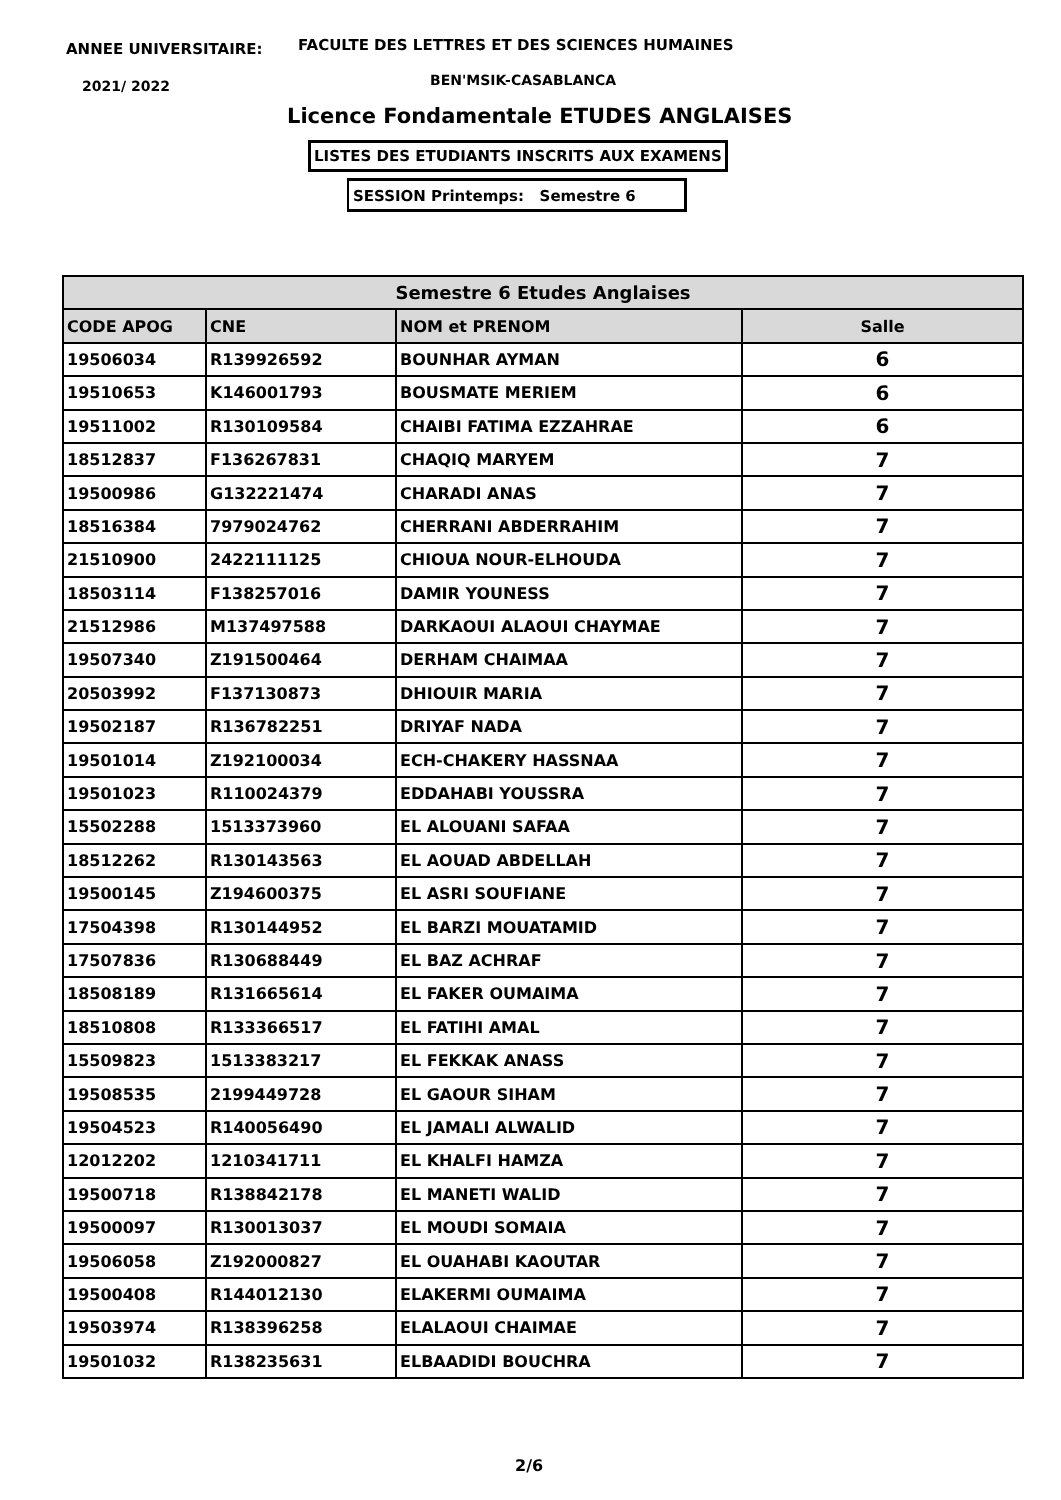ANNEE UNIVERSITAIRE:
FACULTE DES LETTRES ET DES SCIENCES HUMAINES
2021/ 2022 BEN'MSIK-CASABLANCA
Licence Fondamentale ETUDES ANGLAISES
LISTES DES ETUDIANTS INSCRITS AUX EXAMENS
SESSION Printemps: Semestre 6
| Semestre 6 Etudes Anglaises | | | |
| --- | --- | --- | --- |
| CODE APOG | CNE | NOM et PRENOM | Salle |
| 19506034 | R139926592 | BOUNHAR AYMAN | 6 |
| 19510653 | K146001793 | BOUSMATE MERIEM | 6 |
| 19511002 | R130109584 | CHAIBI FATIMA EZZAHRAE | 6 |
| 18512837 | F136267831 | CHAQIQ MARYEM | 7 |
| 19500986 | G132221474 | CHARADI ANAS | 7 |
| 18516384 | 7979024762 | CHERRANI ABDERRAHIM | 7 |
| 21510900 | 2422111125 | CHIOUA NOUR-ELHOUDA | 7 |
| 18503114 | F138257016 | DAMIR YOUNESS | 7 |
| 21512986 | M137497588 | DARKAOUI ALAOUI CHAYMAE | 7 |
| 19507340 | Z191500464 | DERHAM CHAIMAA | 7 |
| 20503992 | F137130873 | DHIOUIR MARIA | 7 |
| 19502187 | R136782251 | DRIYAF NADA | 7 |
| 19501014 | Z192100034 | ECH-CHAKERY HASSNAA | 7 |
| 19501023 | R110024379 | EDDAHABI YOUSSRA | 7 |
| 15502288 | 1513373960 | EL ALOUANI SAFAA | 7 |
| 18512262 | R130143563 | EL AOUAD ABDELLAH | 7 |
| 19500145 | Z194600375 | EL ASRI SOUFIANE | 7 |
| 17504398 | R130144952 | EL BARZI MOUATAMID | 7 |
| 17507836 | R130688449 | EL BAZ ACHRAF | 7 |
| 18508189 | R131665614 | EL FAKER OUMAIMA | 7 |
| 18510808 | R133366517 | EL FATIHI AMAL | 7 |
| 15509823 | 1513383217 | EL FEKKAK ANASS | 7 |
| 19508535 | 2199449728 | EL GAOUR SIHAM | 7 |
| 19504523 | R140056490 | EL JAMALI ALWALID | 7 |
| 12012202 | 1210341711 | EL KHALFI HAMZA | 7 |
| 19500718 | R138842178 | EL MANETI WALID | 7 |
| 19500097 | R130013037 | EL MOUDI SOMAIA | 7 |
| 19506058 | Z192000827 | EL OUAHABI KAOUTAR | 7 |
| 19500408 | R144012130 | ELAKERMI OUMAIMA | 7 |
| 19503974 | R138396258 | ELALAOUI CHAIMAE | 7 |
| 19501032 | R138235631 | ELBAADIDI BOUCHRA | 7 |
2/6